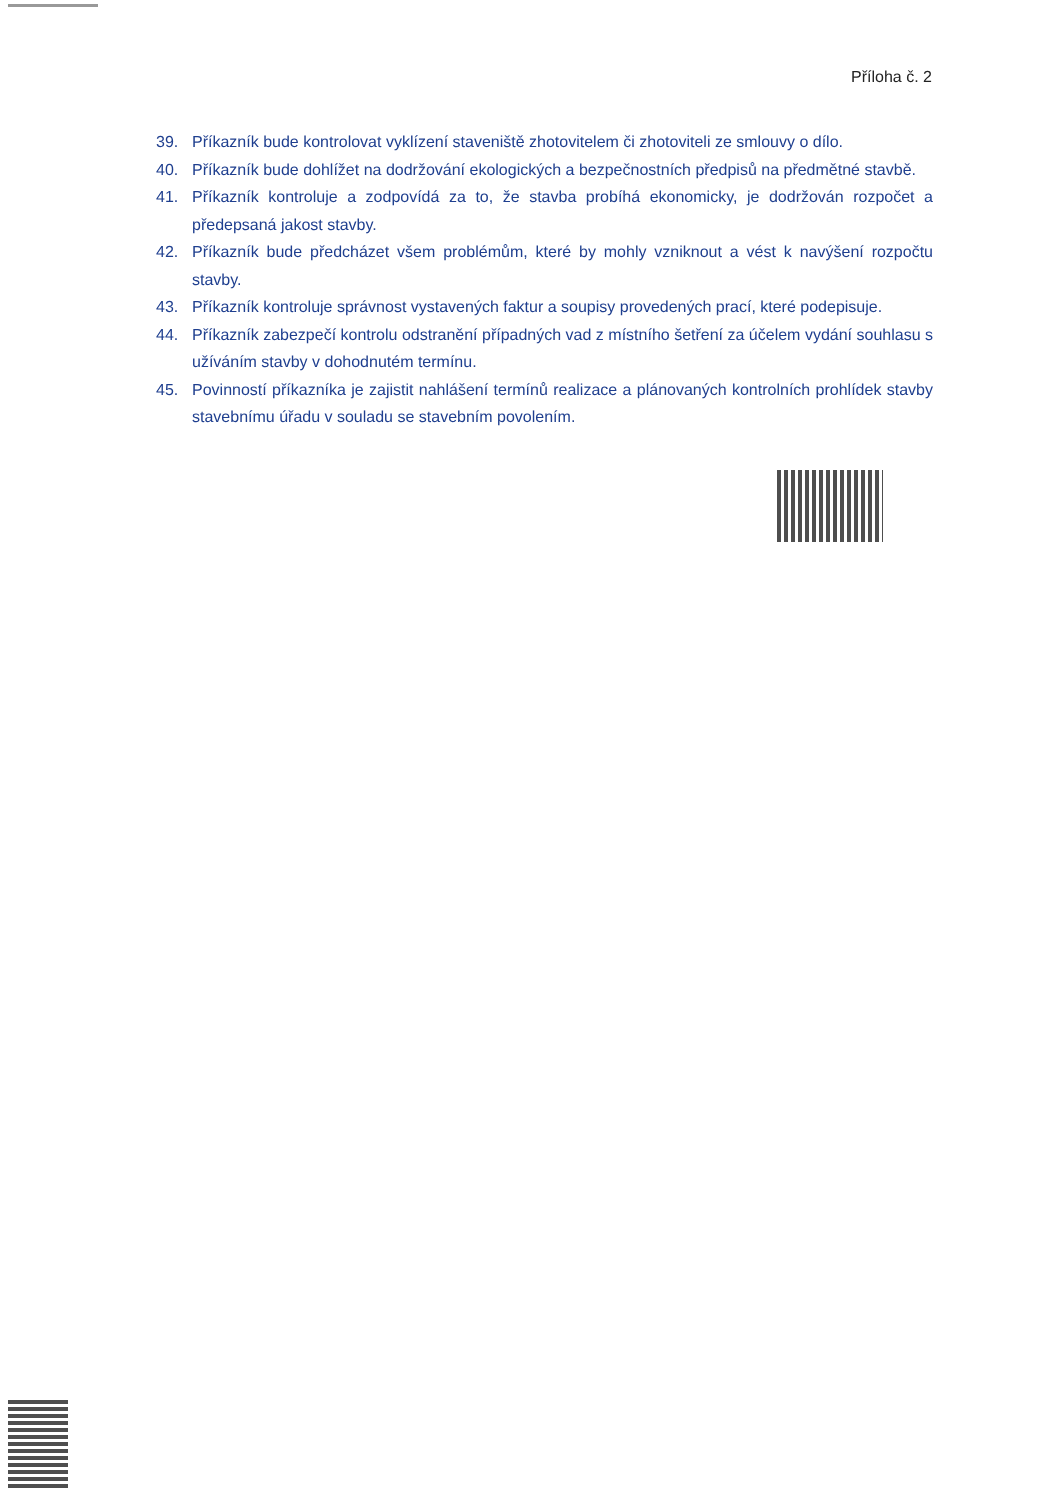Příloha č. 2
39. Příkazník bude kontrolovat vyklízení staveniště zhotovitelem či zhotoviteli ze smlouvy o dílo.
40. Příkazník bude dohlížet na dodržování ekologických a bezpečnostních předpisů na předmětné stavbě.
41. Příkazník kontroluje a zodpovídá za to, že stavba probíhá ekonomicky, je dodržován rozpočet a předepsaná jakost stavby.
42. Příkazník bude předcházet všem problémům, které by mohly vzniknout a vést k navýšení rozpočtu stavby.
43. Příkazník kontroluje správnost vystavených faktur a soupisy provedených prací, které podepisuje.
44. Příkazník zabezpečí kontrolu odstranění případných vad z místního šetření za účelem vydání souhlasu s užíváním stavby v dohodnutém termínu.
45. Povinností příkazníka je zajistit nahlášení termínů realizace a plánovaných kontrolních prohlídek stavby stavebnímu úřadu v souladu se stavebním povolením.